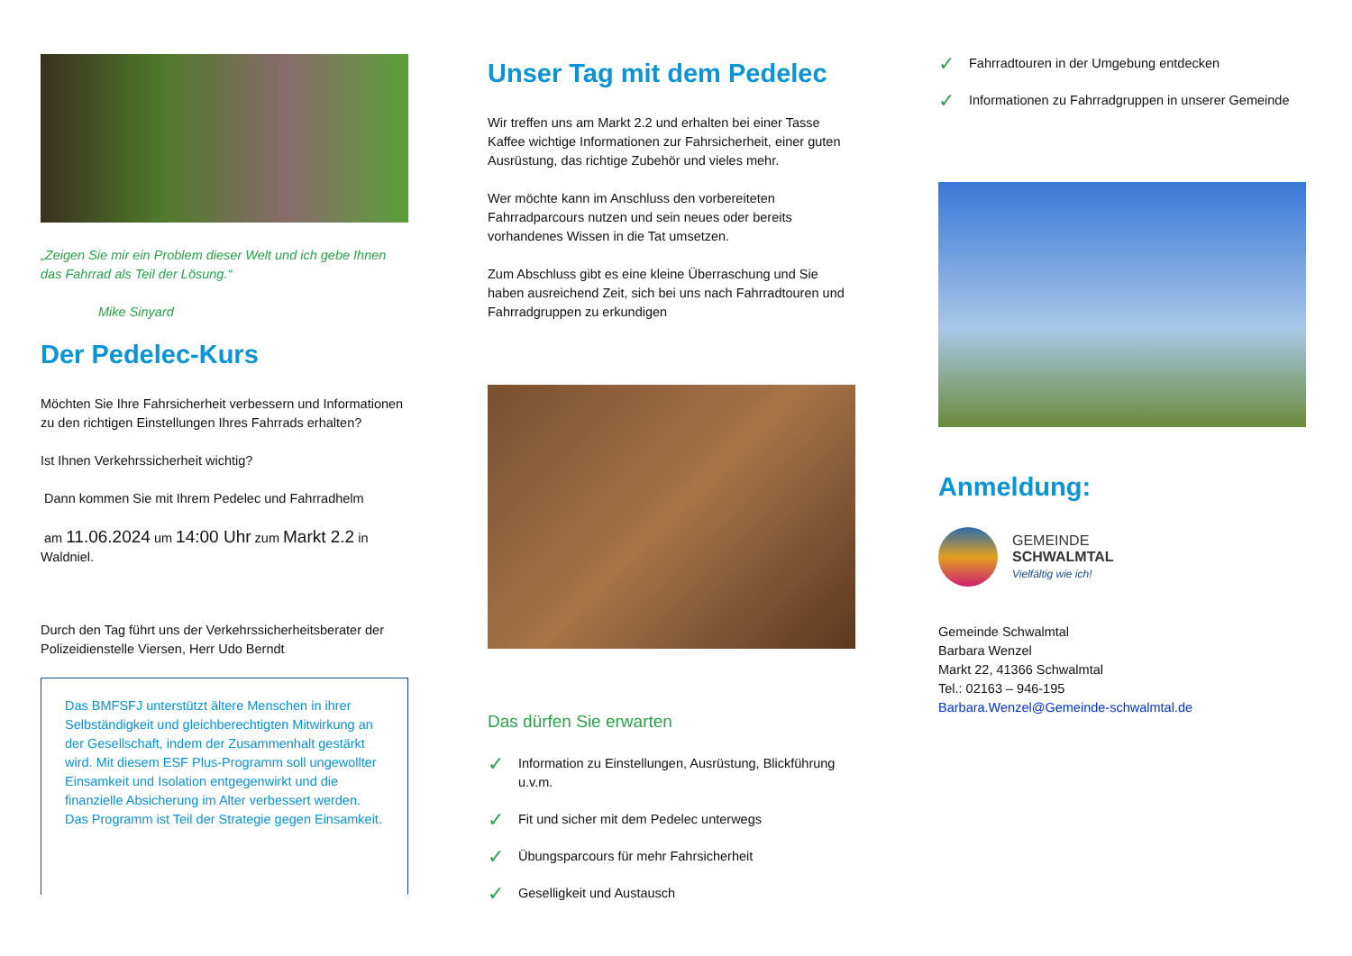„Zeigen Sie mir ein Problem dieser Welt und ich gebe Ihnen das Fahrrad als Teil der Lösung.“
Mike Sinyard
Der Pedelec-Kurs
Möchten Sie Ihre Fahrsicherheit verbessern und Informationen zu den richtigen Einstellungen Ihres Fahrrads erhalten?
Ist Ihnen Verkehrssicherheit wichtig?
Dann kommen Sie mit Ihrem Pedelec und Fahrradhelm
am 11.06.2024 um 14:00 Uhr zum Markt 2.2 in Waldniel.
Durch den Tag führt uns der Verkehrssicherheitsberater der Polizeidienstelle Viersen, Herr Udo Berndt
Das BMFSFJ unterstützt ältere Menschen in ihrer Selbständigkeit und gleichberechtigten Mitwirkung an der Gesellschaft, indem der Zusammenhalt gestärkt wird. Mit diesem ESF Plus-Programm soll ungewollter Einsamkeit und Isolation entgegenwirkt und die finanzielle Absicherung im Alter verbessert werden. Das Programm ist Teil der Strategie gegen Einsamkeit.
Unser Tag mit dem Pedelec
Wir treffen uns am Markt 2.2 und erhalten bei einer Tasse Kaffee wichtige Informationen zur Fahrsicherheit, einer guten Ausrüstung, das richtige Zubehör und vieles mehr.
Wer möchte kann im Anschluss den vorbereiteten Fahrradparcours nutzen und sein neues oder bereits vorhandenes Wissen in die Tat umsetzen.
Zum Abschluss gibt es eine kleine Überraschung und Sie haben ausreichend Zeit, sich bei uns nach Fahrradtouren und Fahrradgruppen zu erkundigen
Das dürfen Sie erwarten
✓
Information zu Einstellungen, Ausrüstung, Blickführung u.v.m.
✓
Fit und sicher mit dem Pedelec unterwegs
✓
Übungsparcours für mehr Fahrsicherheit
✓
Geselligkeit und Austausch
✓
Fahrradtouren in der Umgebung entdecken
✓
Informationen zu Fahrradgruppen in unserer Gemeinde
Anmeldung:
GEMEINDE
SCHWALMTAL
Vielfältig wie ich!
Gemeinde Schwalmtal
Barbara Wenzel
Markt 22, 41366 Schwalmtal
Tel.: 02163 – 946-195
Barbara.Wenzel@Gemeinde-schwalmtal.de